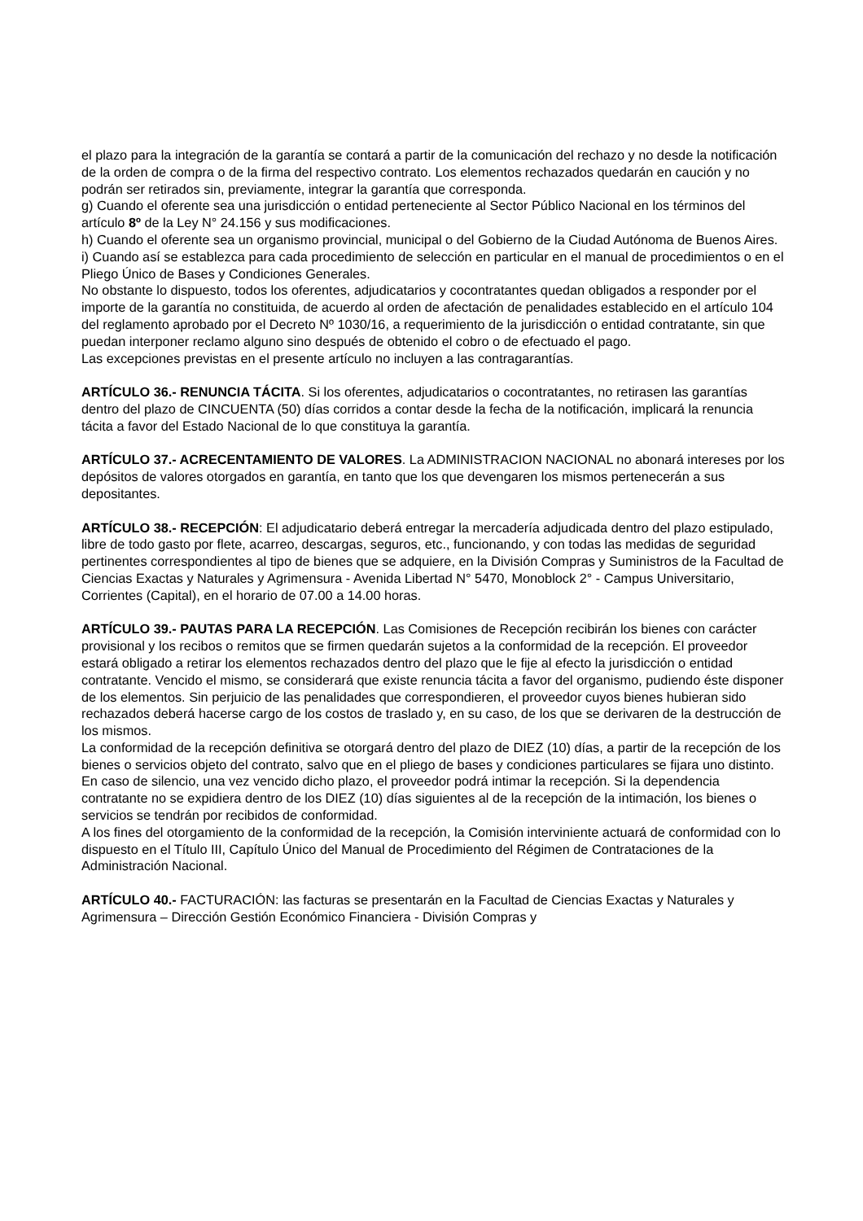el plazo para la integración de la garantía se contará a partir de la comunicación del rechazo y no desde la notificación de la orden de compra o de la firma del respectivo contrato. Los elementos rechazados quedarán en caución y no podrán ser retirados sin, previamente, integrar la garantía que corresponda.
g) Cuando el oferente sea una jurisdicción o entidad perteneciente al Sector Público Nacional en los términos del artículo 8º de la Ley N° 24.156 y sus modificaciones.
h) Cuando el oferente sea un organismo provincial, municipal o del Gobierno de la Ciudad Autónoma de Buenos Aires.
i) Cuando así se establezca para cada procedimiento de selección en particular en el manual de procedimientos o en el Pliego Único de Bases y Condiciones Generales.
No obstante lo dispuesto, todos los oferentes, adjudicatarios y cocontratantes quedan obligados a responder por el importe de la garantía no constituida, de acuerdo al orden de afectación de penalidades establecido en el artículo 104 del reglamento aprobado por el Decreto Nº 1030/16, a requerimiento de la jurisdicción o entidad contratante, sin que puedan interponer reclamo alguno sino después de obtenido el cobro o de efectuado el pago.
Las excepciones previstas en el presente artículo no incluyen a las contragarantías.
ARTÍCULO 36.- RENUNCIA TÁCITA. Si los oferentes, adjudicatarios o cocontratantes, no retirasen las garantías dentro del plazo de CINCUENTA (50) días corridos a contar desde la fecha de la notificación, implicará la renuncia tácita a favor del Estado Nacional de lo que constituya la garantía.
ARTÍCULO 37.- ACRECENTAMIENTO DE VALORES. La ADMINISTRACION NACIONAL no abonará intereses por los depósitos de valores otorgados en garantía, en tanto que los que devengaren los mismos pertenecerán a sus depositantes.
ARTÍCULO 38.- RECEPCIÓN: El adjudicatario deberá entregar la mercadería adjudicada dentro del plazo estipulado, libre de todo gasto por flete, acarreo, descargas, seguros, etc., funcionando, y con todas las medidas de seguridad pertinentes correspondientes al tipo de bienes que se adquiere, en la División Compras y Suministros de la Facultad de Ciencias Exactas y Naturales y Agrimensura - Avenida Libertad N° 5470, Monoblock 2° - Campus Universitario, Corrientes (Capital), en el horario de 07.00 a 14.00 horas.
ARTÍCULO 39.- PAUTAS PARA LA RECEPCIÓN. Las Comisiones de Recepción recibirán los bienes con carácter provisional y los recibos o remitos que se firmen quedarán sujetos a la conformidad de la recepción. El proveedor estará obligado a retirar los elementos rechazados dentro del plazo que le fije al efecto la jurisdicción o entidad contratante. Vencido el mismo, se considerará que existe renuncia tácita a favor del organismo, pudiendo éste disponer de los elementos. Sin perjuicio de las penalidades que correspondieren, el proveedor cuyos bienes hubieran sido rechazados deberá hacerse cargo de los costos de traslado y, en su caso, de los que se derivaren de la destrucción de los mismos.
La conformidad de la recepción definitiva se otorgará dentro del plazo de DIEZ (10) días, a partir de la recepción de los bienes o servicios objeto del contrato, salvo que en el pliego de bases y condiciones particulares se fijara uno distinto. En caso de silencio, una vez vencido dicho plazo, el proveedor podrá intimar la recepción. Si la dependencia contratante no se expidiera dentro de los DIEZ (10) días siguientes al de la recepción de la intimación, los bienes o servicios se tendrán por recibidos de conformidad.
A los fines del otorgamiento de la conformidad de la recepción, la Comisión interviniente actuará de conformidad con lo dispuesto en el Título III, Capítulo Único del Manual de Procedimiento del Régimen de Contrataciones de la Administración Nacional.
ARTÍCULO 40.- FACTURACIÓN: las facturas se presentarán en la Facultad de Ciencias Exactas y Naturales y Agrimensura – Dirección Gestión Económico Financiera - División Compras y